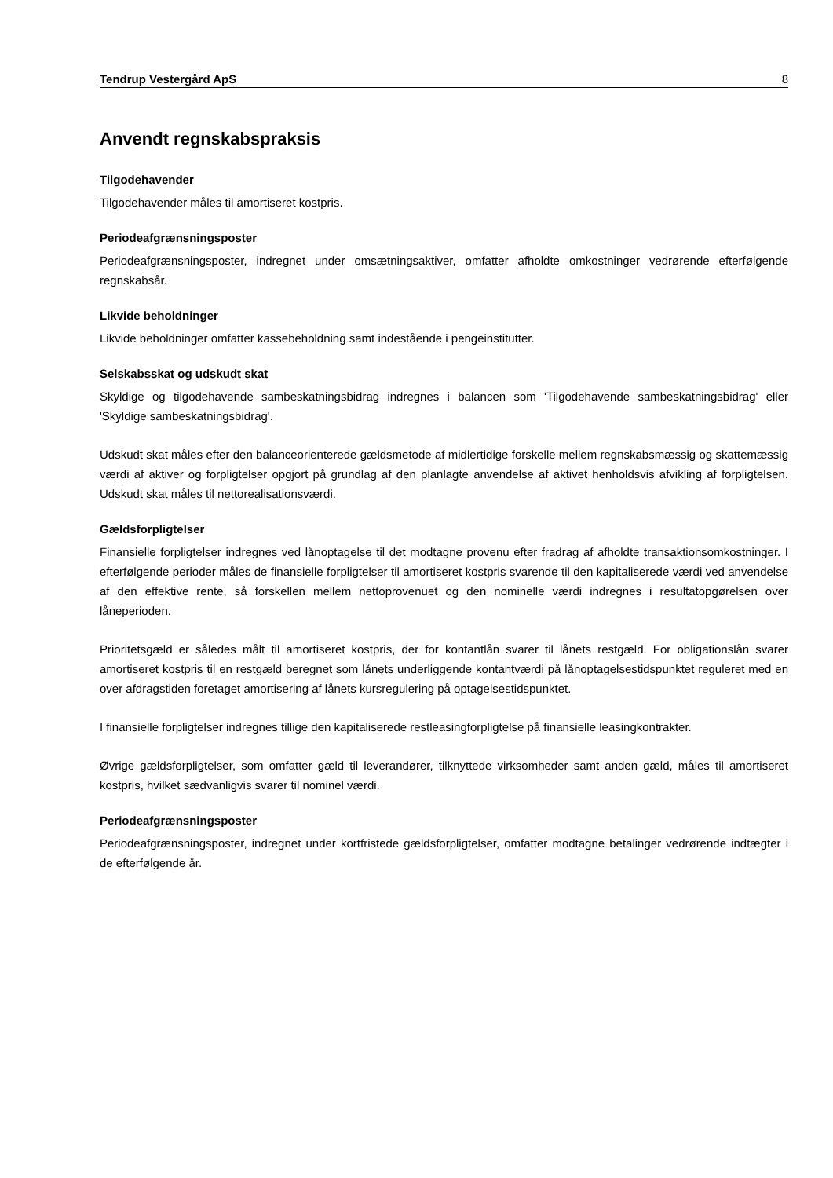Tendrup Vestergård ApS 8
Anvendt regnskabspraksis
Tilgodehavender
Tilgodehavender måles til amortiseret kostpris.
Periodeafgrænsningsposter
Periodeafgrænsningsposter, indregnet under omsætningsaktiver, omfatter afholdte omkostninger vedrørende efterfølgende regnskabsår.
Likvide beholdninger
Likvide beholdninger omfatter kassebeholdning samt indestående i pengeinstitutter.
Selskabsskat og udskudt skat
Skyldige og tilgodehavende sambeskatningsbidrag indregnes i balancen som 'Tilgodehavende sambeskatningsbidrag' eller 'Skyldige sambeskatningsbidrag'.
Udskudt skat måles efter den balanceorienterede gældsmetode af midlertidige forskelle mellem regnskabsmæssig og skattemæssig værdi af aktiver og forpligtelser opgjort på grundlag af den planlagte anvendelse af aktivet henholdsvis afvikling af forpligtelsen. Udskudt skat måles til nettorealisationsværdi.
Gældsforpligtelser
Finansielle forpligtelser indregnes ved lånoptagelse til det modtagne provenu efter fradrag af afholdte transaktionsomkostninger. I efterfølgende perioder måles de finansielle forpligtelser til amortiseret kostpris svarende til den kapitaliserede værdi ved anvendelse af den effektive rente, så forskellen mellem nettoprovenuet og den nominelle værdi indregnes i resultatopgørelsen over låneperioden.
Prioritetsgæld er således målt til amortiseret kostpris, der for kontantlån svarer til lånets restgæld. For obligationslån svarer amortiseret kostpris til en restgæld beregnet som lånets underliggende kontantværdi på lånoptagelsestidspunktet reguleret med en over afdragstiden foretaget amortisering af lånets kursregulering på optagelsestidspunktet.
I finansielle forpligtelser indregnes tillige den kapitaliserede restleasingforpligtelse på finansielle leasingkontrakter.
Øvrige gældsforpligtelser, som omfatter gæld til leverandører, tilknyttede virksomheder samt anden gæld, måles til amortiseret kostpris, hvilket sædvanligvis svarer til nominel værdi.
Periodeafgrænsningsposter
Periodeafgrænsningsposter, indregnet under kortfristede gældsforpligtelser, omfatter modtagne betalinger vedrørende indtægter i de efterfølgende år.